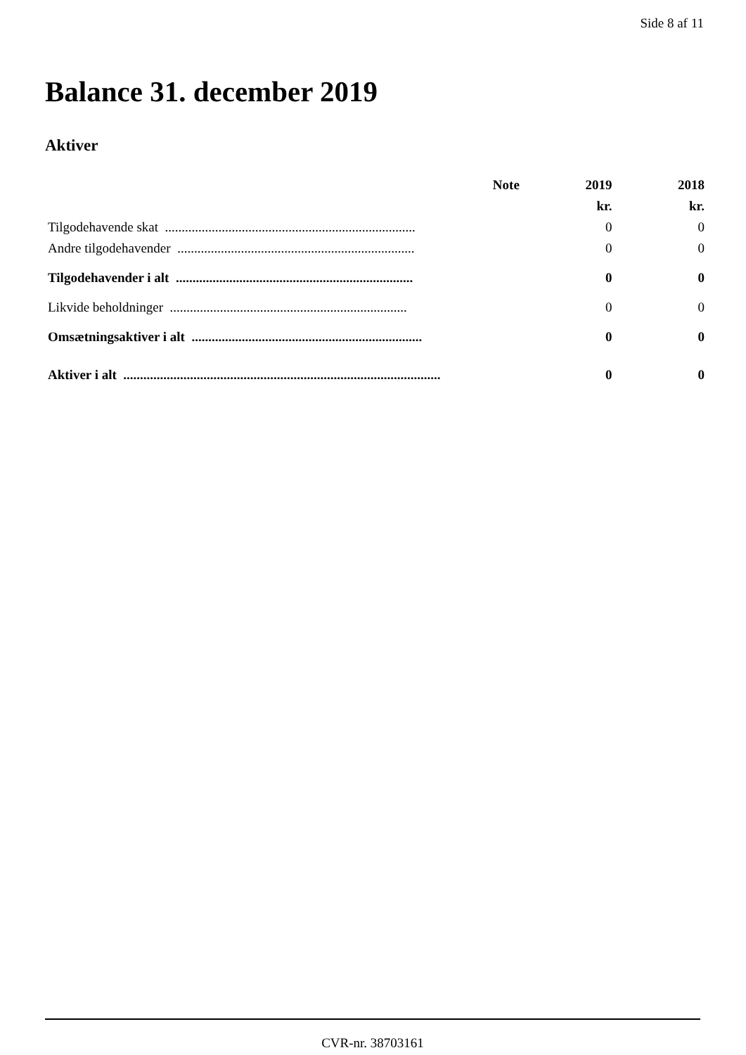Side 8 af 11
Balance 31. december 2019
Aktiver
| | Note | 2019 | 2018 |
| --- | --- | --- | --- |
| | | kr. | kr. |
| Tilgodehavende skat ........................................................................... | | 0 | 0 |
| Andre tilgodehavender ....................................................................... | | 0 | 0 |
| Tilgodehavender i alt ....................................................................... | | 0 | 0 |
| Likvide beholdninger ....................................................................... | | 0 | 0 |
| Omsætningsaktiver i alt ..................................................................... | | 0 | 0 |
| Aktiver i alt ............................................................................................... | | 0 | 0 |
CVR-nr. 38703161